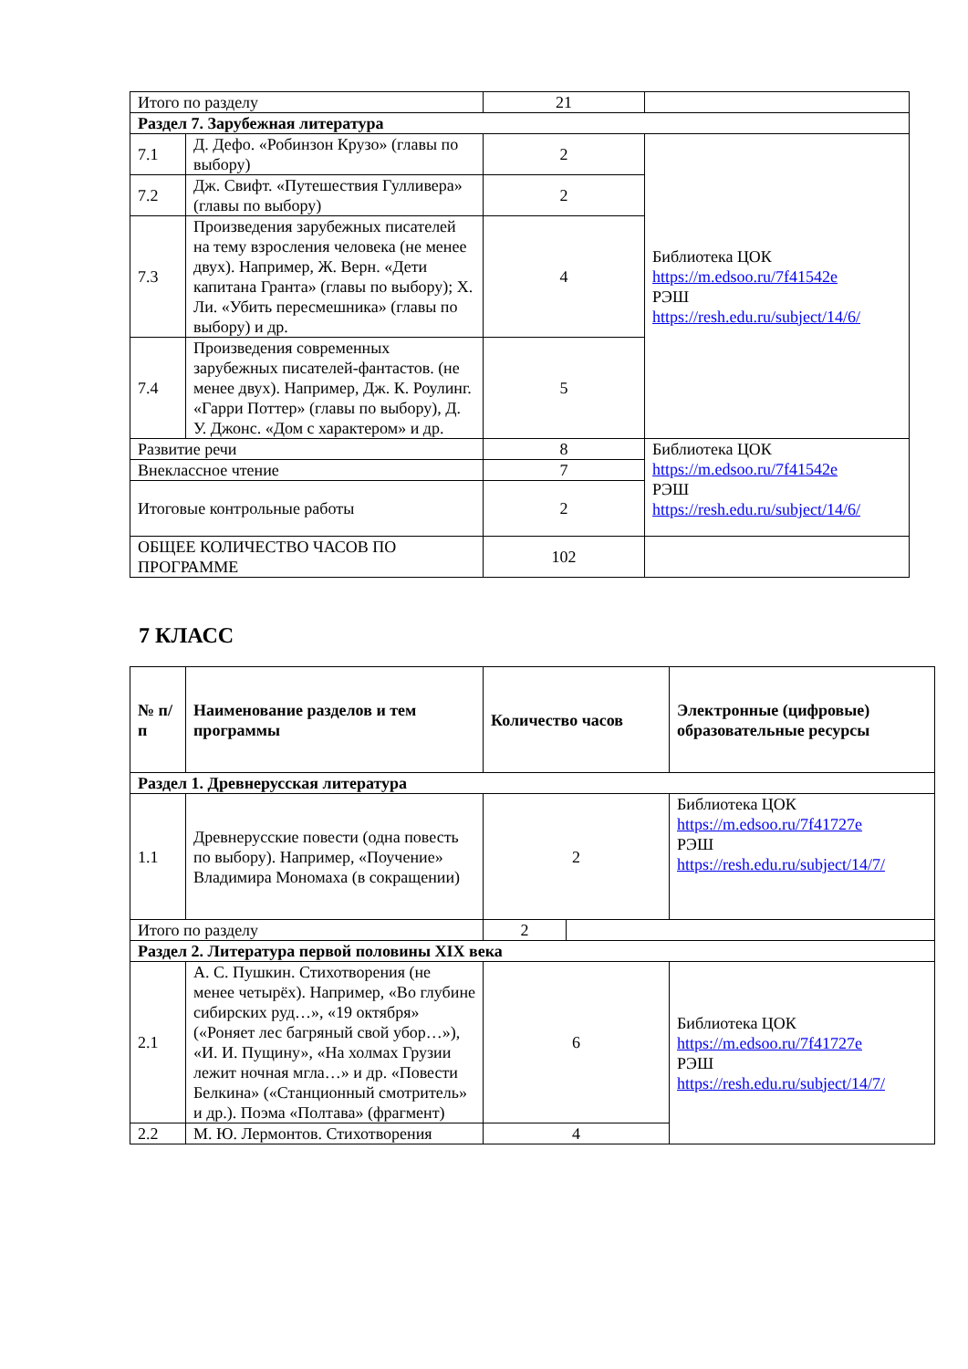| Итого по разделу | | 21 | |
| Раздел 7. Зарубежная литература | | | |
| 7.1 | Д. Дефо. «Робинзон Крузо» (главы по выбору) | 2 | Библиотека ЦОК https://m.edsoo.ru/7f41542e РЭШ https://resh.edu.ru/subject/14/6/ |
| 7.2 | Дж. Свифт. «Путешествия Гулливера» (главы по выбору) | 2 | |
| 7.3 | Произведения зарубежных писателей на тему взросления человека (не менее двух). Например, Ж. Верн. «Дети капитана Гранта» (главы по выбору); Х. Ли. «Убить пересмешника» (главы по выбору) и др. | 4 | |
| 7.4 | Произведения современных зарубежных писателей-фантастов. (не менее двух). Например, Дж. К. Роулинг. «Гарри Поттер» (главы по выбору), Д. У. Джонс. «Дом с характером» и др. | 5 | |
| Развитие речи | | 8 | Библиотека ЦОК https://m.edsoo.ru/7f41542e РЭШ https://resh.edu.ru/subject/14/6/ |
| Внеклассное чтение | | 7 | |
| Итоговые контрольные работы | | 2 | |
| ОБЩЕЕ КОЛИЧЕСТВО ЧАСОВ ПО ПРОГРАММЕ | | 102 | |
7 КЛАСС
| № п/п | Наименование разделов и тем программы | Количество часов | | Электронные (цифровые) образовательные ресурсы |
| --- | --- | --- | --- | --- |
| Раздел 1. Древнерусская литература | | | | |
| 1.1 | Древнерусские повести (одна повесть по выбору). Например, «Поучение» Владимира Мономаха (в сокращении) | 2 | | Библиотека ЦОК https://m.edsoo.ru/7f41727e РЭШ https://resh.edu.ru/subject/14/7/ |
| Итого по разделу | | 2 | | |
| Раздел 2. Литература первой половины XIX века | | | | |
| 2.1 | А. С. Пушкин. Стихотворения (не менее четырёх). Например, «Во глубине сибирских руд…», «19 октября» («Роняет лес багряный свой убор…»), «И. И. Пущину», «На холмах Грузии лежит ночная мгла…» и др. «Повести Белкина» («Станционный смотритель» и др.). Поэма «Полтава» (фрагмент) | 6 | | Библиотека ЦОК https://m.edsoo.ru/7f41727e РЭШ https://resh.edu.ru/subject/14/7/ |
| 2.2 | М. Ю. Лермонтов. Стихотворения | 4 | | |